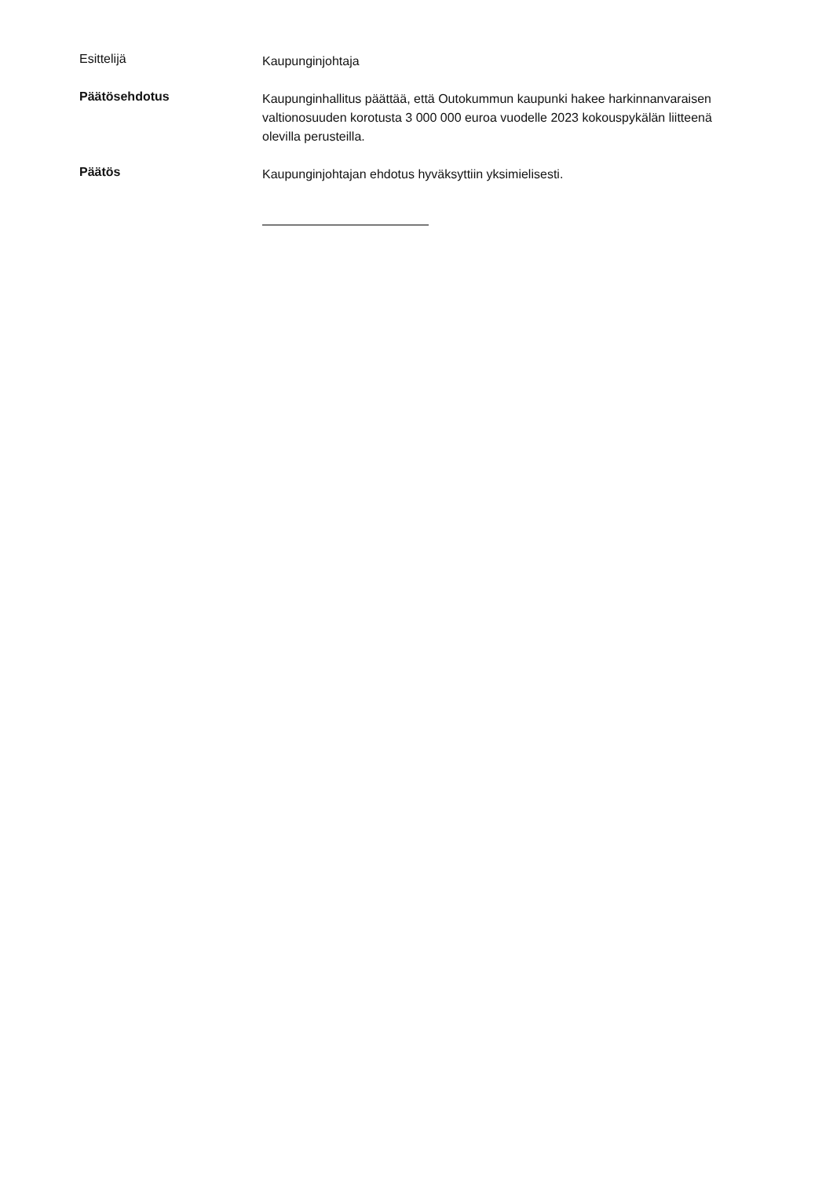Esittelijä
Kaupunginjohtaja
Päätösehdotus
Kaupunginhallitus päättää, että Outokummun kaupunki hakee harkinnanvaraisen valtionosuuden korotusta 3 000 000 euroa vuodelle 2023 kokouspykälän liitteenä olevilla perusteilla.
Päätös
Kaupunginjohtajan ehdotus hyväksyttiin yksimielisesti.